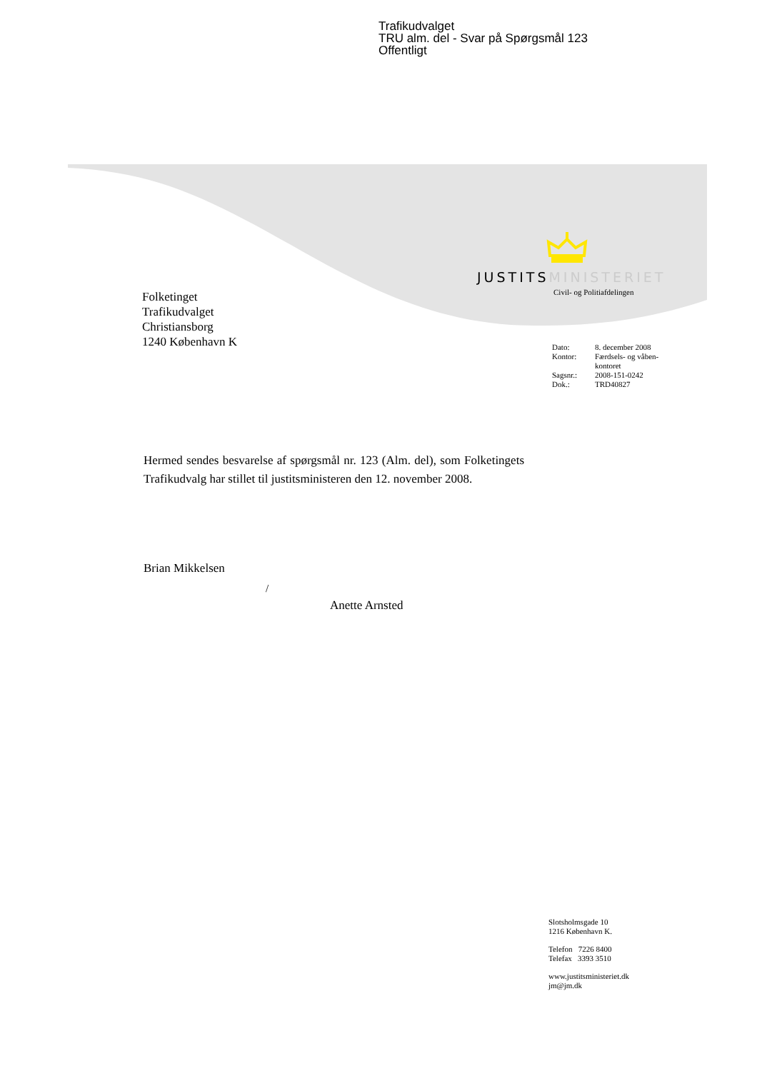Trafikudvalget
TRU alm. del - Svar på Spørgsmål 123
Offentligt
JUSTITSMINISTERIET
Civil- og Politiafdelingen
Folketinget
Trafikudvalget
Christiansborg
1240 København K
| Dato: | 8. december 2008 |
| Kontor: | Færdsels- og våben- kontoret |
| Sagsnr.: | 2008-151-0242 |
| Dok.: | TRD40827 |
Hermed sendes besvarelse af spørgsmål nr. 123 (Alm. del), som Folketingets Trafikudvalg har stillet til justitsministeren den 12. november 2008.
Brian Mikkelsen
/
Anette Arnsted
Slotsholmsgade 10
1216 København K.
Telefon 7226 8400
Telefax 3393 3510
www.justitsministeriet.dk
jm@jm.dk